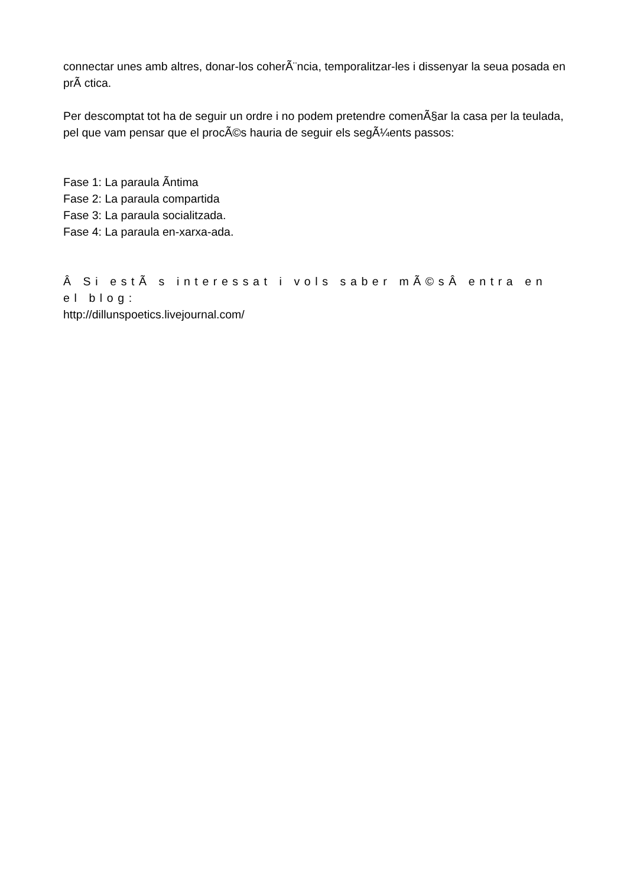connectar unes amb altres, donar-los coherÃ¨ncia, temporalitzar-les i dissenyar la seua posada en prÃ ctica.
Per descomptat tot ha de seguir un ordre i no podem pretendre comenÃ§ar la casa per la teulada, pel que vam pensar que el procÃ©s hauria de seguir els segÃ¼ents passos:
Fase 1: La paraula Ã­ntima
Fase 2: La paraula compartida
Fase 3: La paraula socialitzada.
Fase 4: La paraula en-xarxa-ada.
Â Si estÃ s interessat i vols saber mÃ©sÂ entra en el blog:
http://dillunspoetics.livejournal.com/